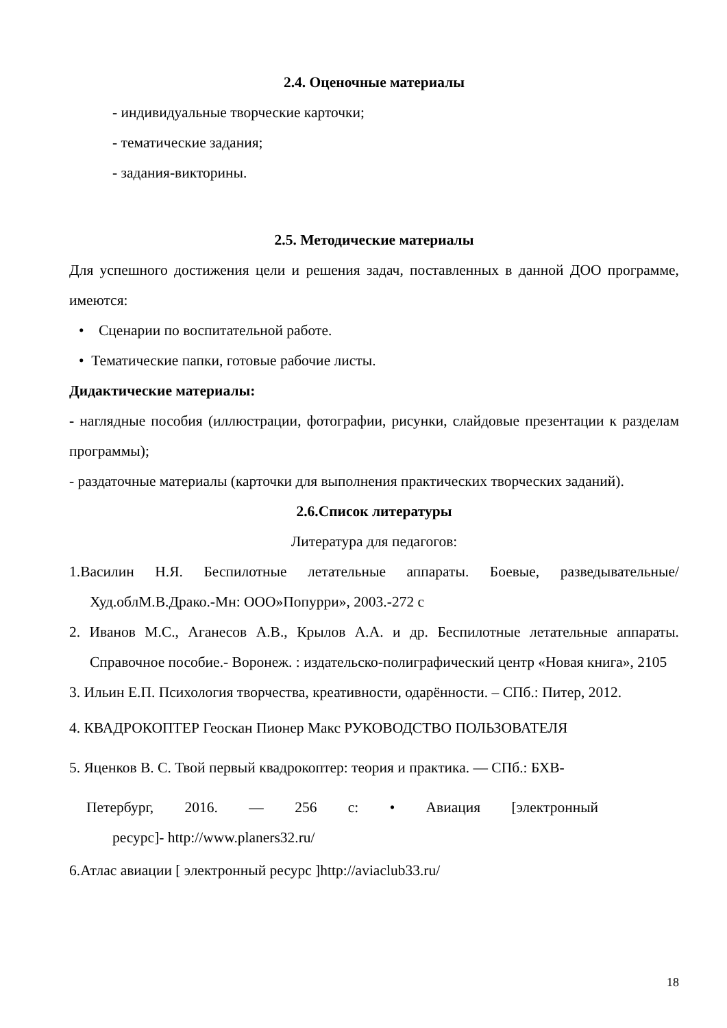2.4. Оценочные материалы
- индивидуальные творческие карточки;
- тематические задания;
- задания-викторины.
2.5. Методические материалы
Для успешного достижения цели и решения задач, поставленных в данной ДОО программе, имеются:
• Сценарии по воспитательной работе.
• Тематические папки, готовые рабочие листы.
Дидактические материалы:
- наглядные пособия (иллюстрации, фотографии, рисунки, слайдовые презентации к разделам программы);
- раздаточные материалы (карточки для выполнения практических творческих заданий).
2.6.Список литературы
Литература для педагогов:
1.Василин Н.Я. Беспилотные летательные аппараты. Боевые, разведывательные/Худ.облМ.В.Драко.-Мн: ООО»Попурри», 2003.-272 с
2. Иванов М.С., Аганесов А.В., Крылов А.А. и др. Беспилотные летательные аппараты. Справочное пособие.- Воронеж. : издательско-полиграфический центр «Новая книга», 2105
3. Ильин Е.П. Психология творчества, креативности, одарённости. – СПб.: Питер, 2012.
4. КВАДРОКОПТЕР Геоскан Пионер Макс РУКОВОДСТВО ПОЛЬЗОВАТЕЛЯ
5. Яценков В. С. Твой первый квадрокоптер: теория и практика. — СПб.: БХВ-
Петербург, 2016. — 256 с: • Авиация [электронный
ресурс]- http://www.planers32.ru/
6.Атлас авиации [ электронный ресурс ]http://aviaclub33.ru/
18